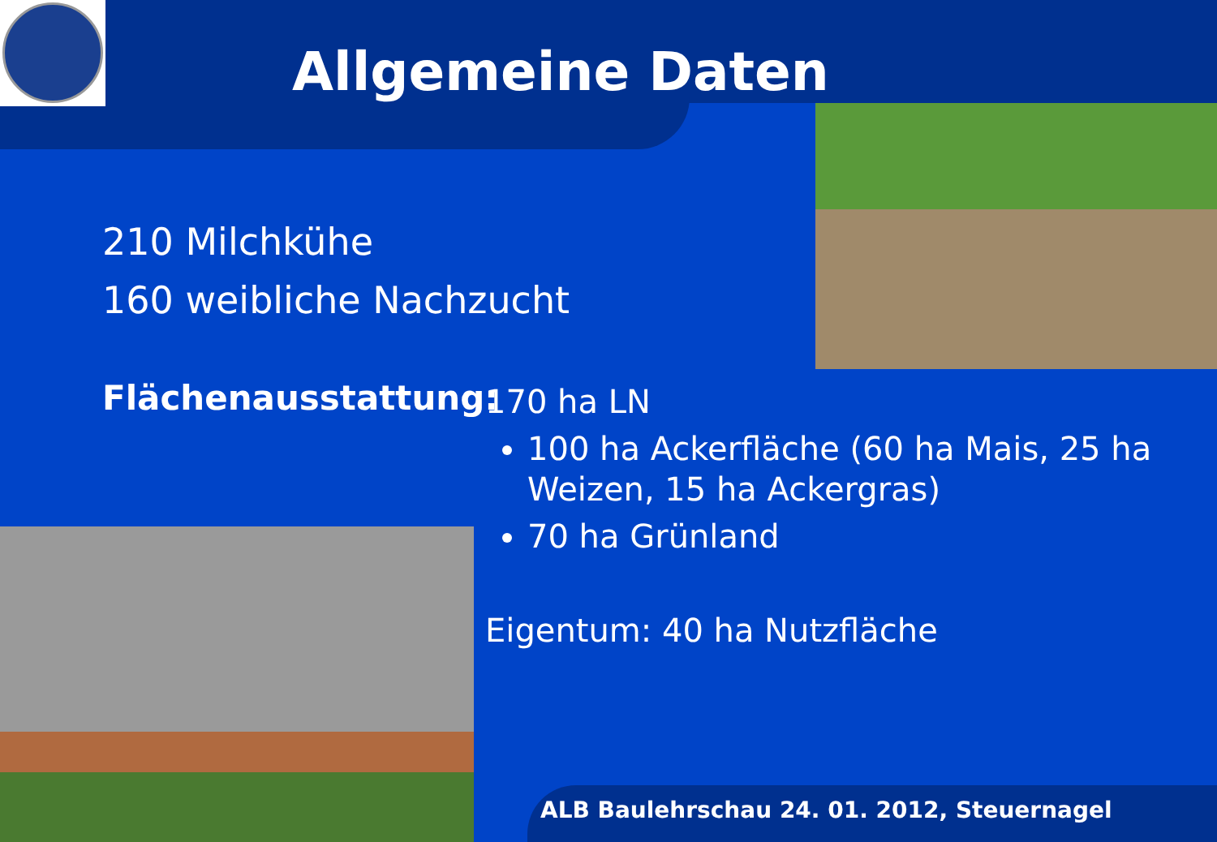Allgemeine Daten
210 Milchkühe
160 weibliche Nachzucht
Flächenausstattung:
170 ha LN
100 ha Ackerfläche (60 ha Mais, 25 ha Weizen, 15 ha Ackergras)
70 ha Grünland
Eigentum: 40 ha Nutzfläche
ALB Baulehrschau 24. 01. 2012, Steuernagel